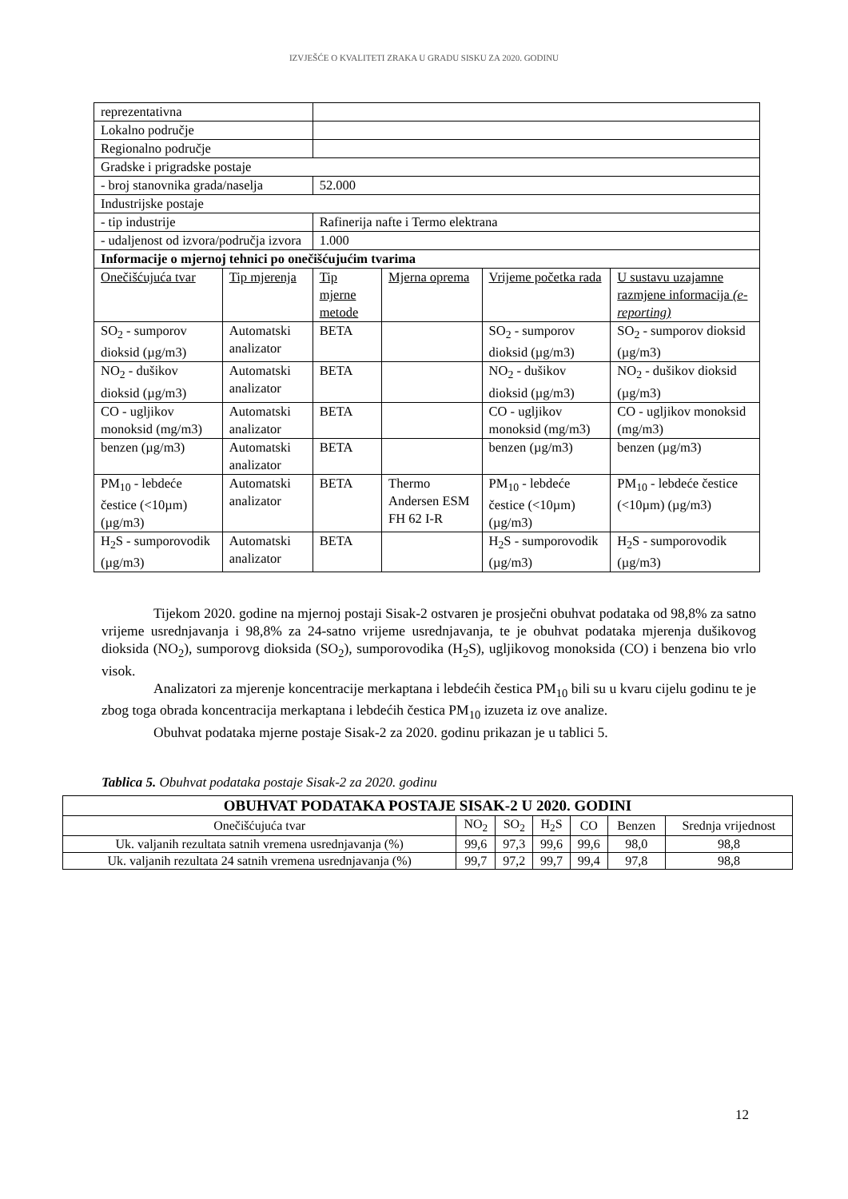IZVJEŠĆE O KVALITETI ZRAKA U GRADU SISKU ZA 2020. GODINU
| reprezentativna | | | | | |
| Lokalno područje | | | | | |
| Regionalno područje | | | | | |
| Gradske i prigradske postaje | | | | | |
| - broj stanovnika grada/naselja | | 52.000 | | | |
| Industrijske postaje | | | | | |
| - tip industrije | | Rafinerija nafte i Termo elektrana | | | |
| - udaljenost od izvora/područja izvora | | 1.000 | | | |
| Informacije o mjernoj tehnici po onečišćujućim tvarima | | | | | |
| Onečišćujuća tvar | Tip mjerenja | Tip mjerne metode | Mjerna oprema | Vrijeme početka rada | U sustavu uzajamne razmjene informacija (e-reporting) |
| SO<sub>2</sub> - sumporov dioksid (µg/m3) | Automatski analizator | BETA | | SO<sub>2</sub> - sumporov dioksid (µg/m3) | SO<sub>2</sub> - sumporov dioksid (µg/m3) |
| NO<sub>2</sub> - dušikov dioksid (µg/m3) | Automatski analizator | BETA | | NO<sub>2</sub> - dušikov dioksid (µg/m3) | NO<sub>2</sub> - dušikov dioksid (µg/m3) |
| CO - ugljikov monoksid (mg/m3) | Automatski analizator | BETA | | CO - ugljikov monoksid (mg/m3) | CO - ugljikov monoksid (mg/m3) |
| benzen (µg/m3) | Automatski analizator | BETA | | benzen (µg/m3) | benzen (µg/m3) |
| PM<sub>10</sub> - lebdeće čestice (<10µm) (µg/m3) | Automatski analizator | BETA | Thermo Andersen ESM FH 62 I-R | PM<sub>10</sub> - lebdeće čestice (<10µm) (µg/m3) | PM<sub>10</sub> - lebdeće čestice (<10µm) (µg/m3) |
| H<sub>2</sub>S - sumporovodik (µg/m3) | Automatski analizator | BETA | | H<sub>2</sub>S - sumporovodik (µg/m3) | H<sub>2</sub>S - sumporovodik (µg/m3) |
Tijekom 2020. godine na mjernoj postaji Sisak-2 ostvaren je prosječni obuhvat podataka od 98,8% za satno vrijeme usrednjavanja i 98,8% za 24-satno vrijeme usrednjavanja, te je obuhvat podataka mjerenja dušikovog dioksida (NO<sub>2</sub>), sumporovg dioksida (SO<sub>2</sub>), sumporovodika (H<sub>2</sub>S), ugljikovog monoksida (CO) i benzena bio vrlo visok.
Analizatori za mjerenje koncentracije merkaptana i lebdećih čestica PM<sub>10</sub> bili su u kvaru cijelu godinu te je zbog toga obrada koncentracija merkaptana i lebdećih čestica PM<sub>10</sub> izuzeta iz ove analize.
Obuhvat podataka mjerne postaje Sisak-2 za 2020. godinu prikazan je u tablici 5.
Tablica 5. Obuhvat podataka postaje Sisak-2 za 2020. godinu
| OBUHVAT PODATAKA POSTAJE SISAK-2 U 2020. GODINI | | | | | | |
| --- | --- | --- | --- | --- | --- | --- |
| Onečišćujuća tvar | NO<sub>2</sub> | SO<sub>2</sub> | H<sub>2</sub>S | CO | Benzen | Srednja vrijednost |
| Uk. valjanih rezultata satnih vremena usrednjavanja (%) | 99,6 | 97,3 | 99,6 | 99,6 | 98,0 | 98,8 |
| Uk. valjanih rezultata 24 satnih vremena usrednjavanja (%) | 99,7 | 97,2 | 99,7 | 99,4 | 97,8 | 98,8 |
12